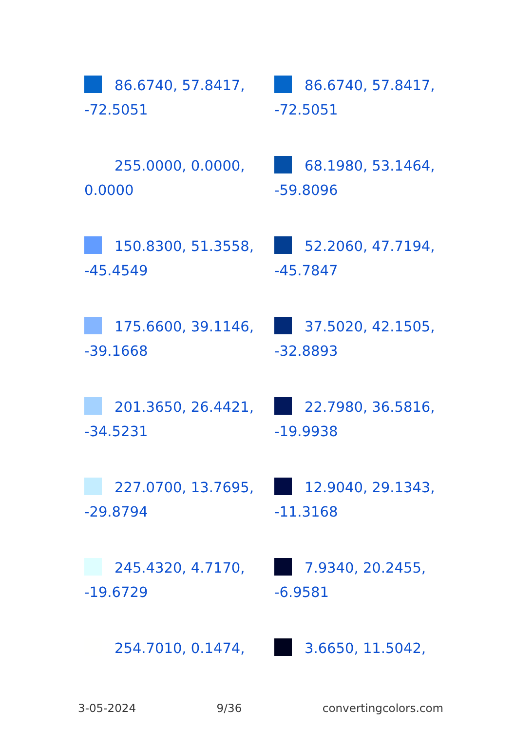86.6740, 57.8417,
-72.5051
86.6740, 57.8417,
-72.5051
255.0000, 0.0000,
0.0000
68.1980, 53.1464,
-59.8096
150.8300, 51.3558,
-45.4549
52.2060, 47.7194,
-45.7847
175.6600, 39.1146,
-39.1668
37.5020, 42.1505,
-32.8893
201.3650, 26.4421,
-34.5231
22.7980, 36.5816,
-19.9938
227.0700, 13.7695,
-29.8794
12.9040, 29.1343,
-11.3168
245.4320, 4.7170,
-19.6729
7.9340, 20.2455,
-6.9581
254.7010, 0.1474,
3.6650, 11.5042,
3-05-2024 9/36 convertingcolors.com